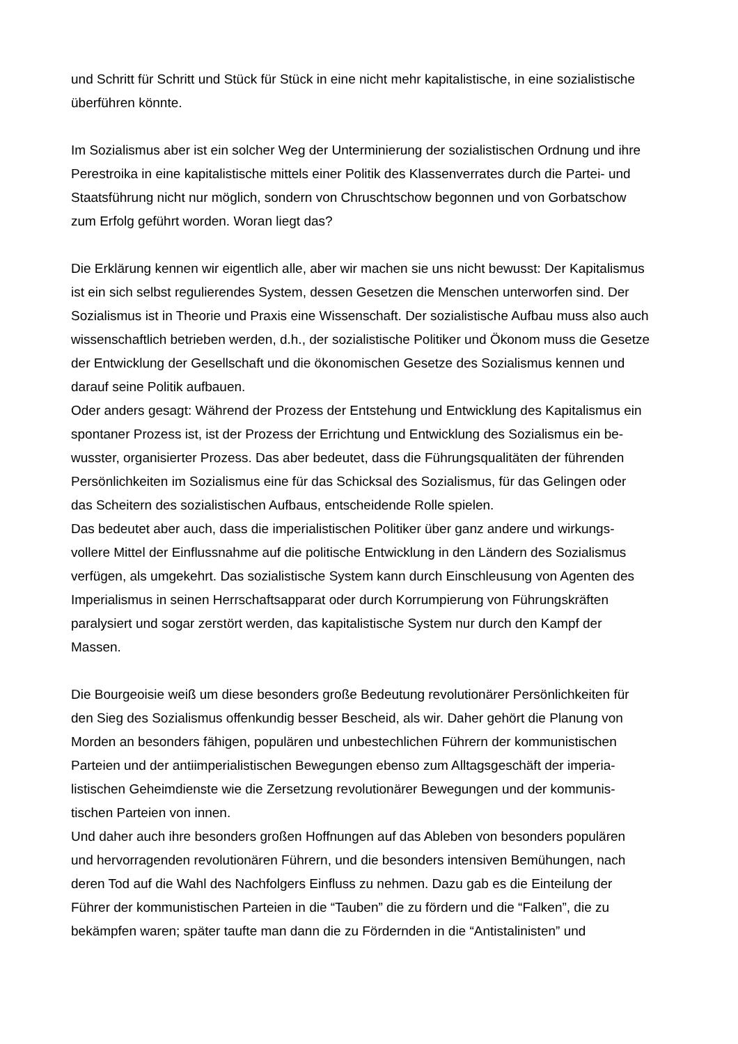und Schritt für Schritt und Stück für Stück in eine nicht mehr kapitalistische, in eine sozialistische
überführen könnte.
Im Sozialismus aber ist ein solcher Weg der Unterminierung der sozialistischen Ordnung und ihre
Perestroika in eine kapitalistische mittels einer Politik des Klassenverrates durch die Partei- und
Staatsführung nicht nur möglich, sondern von Chruschtschow begonnen und von Gorbatschow
zum Erfolg geführt worden. Woran liegt das?
Die Erklärung kennen wir eigentlich alle, aber wir machen sie uns nicht bewusst: Der Kapitalismus
ist ein sich selbst regulierendes System, dessen Gesetzen die Menschen unterworfen sind. Der
Sozialismus ist in Theorie und Praxis eine Wissenschaft. Der sozialistische Aufbau muss also auch
wissenschaftlich betrieben werden, d.h., der sozialistische Politiker und Ökonom muss die Gesetze
der Entwicklung der Gesellschaft und die ökonomischen Gesetze des Sozialismus kennen und
darauf seine Politik aufbauen.
Oder anders gesagt: Während der Prozess der Entstehung und Entwicklung des Kapitalismus ein
spontaner Prozess ist, ist der Prozess der Errichtung und Entwicklung des Sozialismus ein be-
wusster, organisierter Prozess. Das aber bedeutet, dass die Führungsqualitäten der führenden
Persönlichkeiten im Sozialismus eine für das Schicksal des Sozialismus, für das Gelingen oder
das Scheitern des sozialistischen Aufbaus, entscheidende Rolle spielen.
Das bedeutet aber auch, dass die imperialistischen Politiker über ganz andere und wirkungs-
vollere Mittel der Einflussnahme auf die politische Entwicklung in den Ländern des Sozialismus
verfügen, als umgekehrt. Das sozialistische System kann durch Einschleusung von Agenten des
Imperialismus in seinen Herrschaftsapparat oder durch Korrumpierung von Führungskräften
paralysiert und sogar zerstört werden, das kapitalistische System nur durch den Kampf der
Massen.
Die Bourgeoisie weiß um diese besonders große Bedeutung revolutionärer Persönlichkeiten für
den Sieg des Sozialismus offenkundig besser Bescheid, als wir. Daher gehört die Planung von
Morden an besonders fähigen, populären und unbestechlichen Führern der kommunistischen
Parteien und der antiimperialistischen Bewegungen ebenso zum Alltagsgeschäft der imperia-
listischen Geheimdienste wie die Zersetzung revolutionärer Bewegungen und der kommunis-
tischen Parteien von innen.
Und daher auch ihre besonders großen Hoffnungen auf das Ableben von besonders populären
und hervorragenden revolutionären Führern, und die besonders intensiven Bemühungen, nach
deren Tod auf die Wahl des Nachfolgers Einfluss zu nehmen. Dazu gab es die Einteilung der
Führer der kommunistischen Parteien in die “Tauben” die zu fördern und die “Falken”, die zu
bekämpfen waren; später taufte man dann die zu Fördernden in die “Antistalinisten” und